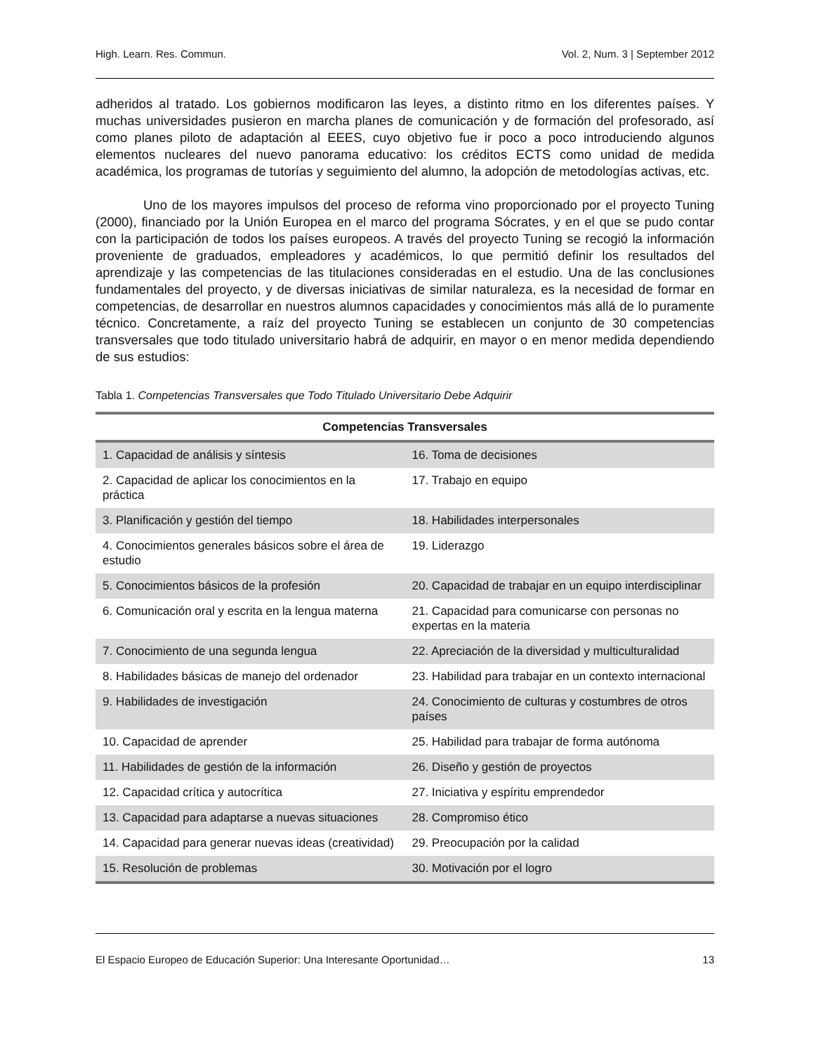High. Learn. Res. Commun. Vol. 2, Num. 3 | September 2012
adheridos al tratado. Los gobiernos modificaron las leyes, a distinto ritmo en los diferentes países. Y muchas universidades pusieron en marcha planes de comunicación y de formación del profesorado, así como planes piloto de adaptación al EEES, cuyo objetivo fue ir poco a poco introduciendo algunos elementos nucleares del nuevo panorama educativo: los créditos ECTS como unidad de medida académica, los programas de tutorías y seguimiento del alumno, la adopción de metodologías activas, etc.
Uno de los mayores impulsos del proceso de reforma vino proporcionado por el proyecto Tuning (2000), financiado por la Unión Europea en el marco del programa Sócrates, y en el que se pudo contar con la participación de todos los países europeos. A través del proyecto Tuning se recogió la información proveniente de graduados, empleadores y académicos, lo que permitió definir los resultados del aprendizaje y las competencias de las titulaciones consideradas en el estudio. Una de las conclusiones fundamentales del proyecto, y de diversas iniciativas de similar naturaleza, es la necesidad de formar en competencias, de desarrollar en nuestros alumnos capacidades y conocimientos más allá de lo puramente técnico. Concretamente, a raíz del proyecto Tuning se establecen un conjunto de 30 competencias transversales que todo titulado universitario habrá de adquirir, en mayor o en menor medida dependiendo de sus estudios:
Tabla 1. Competencias Transversales que Todo Titulado Universitario Debe Adquirir
| Competencias Transversales | |
| --- | --- |
| 1. Capacidad de análisis y síntesis | 16. Toma de decisiones |
| 2. Capacidad de aplicar los conocimientos en la práctica | 17. Trabajo en equipo |
| 3. Planificación y gestión del tiempo | 18. Habilidades interpersonales |
| 4. Conocimientos generales básicos sobre el área de estudio | 19. Liderazgo |
| 5. Conocimientos básicos de la profesión | 20. Capacidad de trabajar en un equipo interdisciplinar |
| 6. Comunicación oral y escrita en la lengua materna | 21. Capacidad para comunicarse con personas no expertas en la materia |
| 7. Conocimiento de una segunda lengua | 22. Apreciación de la diversidad y multiculturalidad |
| 8. Habilidades básicas de manejo del ordenador | 23. Habilidad para trabajar en un contexto internacional |
| 9. Habilidades de investigación | 24. Conocimiento de culturas y costumbres de otros países |
| 10. Capacidad de aprender | 25. Habilidad para trabajar de forma autónoma |
| 11. Habilidades de gestión de la información | 26. Diseño y gestión de proyectos |
| 12. Capacidad crítica y autocrítica | 27. Iniciativa y espíritu emprendedor |
| 13. Capacidad para adaptarse a nuevas situaciones | 28. Compromiso ético |
| 14. Capacidad para generar nuevas ideas (creatividad) | 29. Preocupación por la calidad |
| 15. Resolución de problemas | 30. Motivación por el logro |
El Espacio Europeo de Educación Superior: Una Interesante Oportunidad… 13